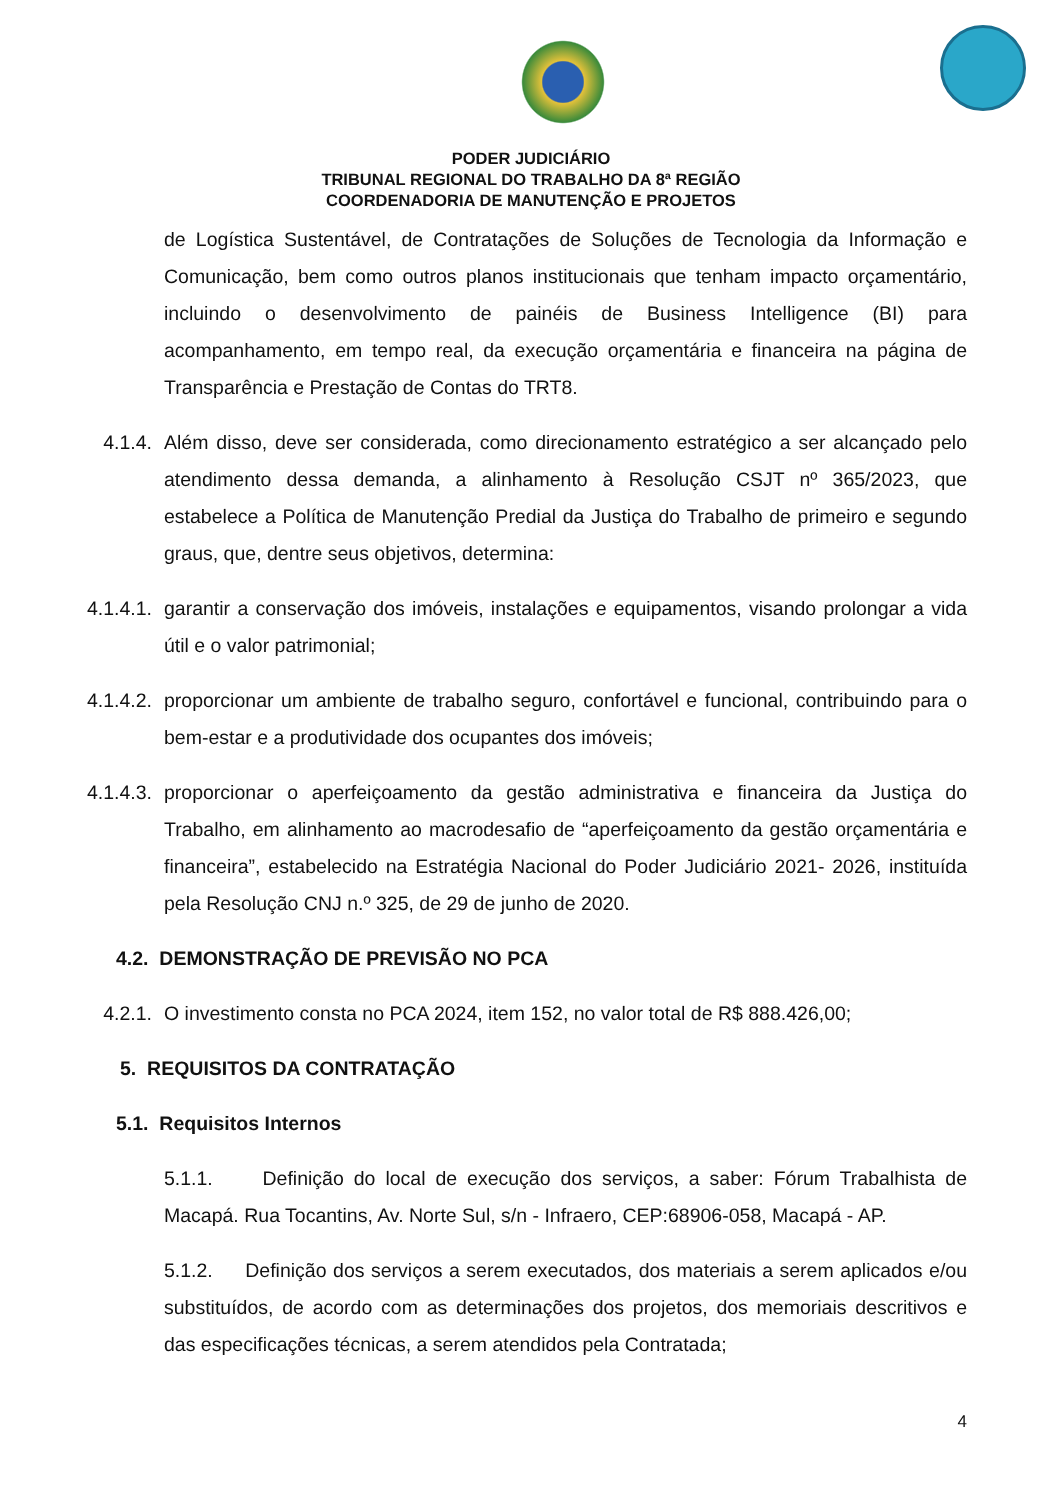PODER JUDICIÁRIO
TRIBUNAL REGIONAL DO TRABALHO DA 8ª REGIÃO
COORDENADORIA DE MANUTENÇÃO E PROJETOS
de Logística Sustentável, de Contratações de Soluções de Tecnologia da Informação e Comunicação, bem como outros planos institucionais que tenham impacto orçamentário, incluindo o desenvolvimento de painéis de Business Intelligence (BI) para acompanhamento, em tempo real, da execução orçamentária e financeira na página de Transparência e Prestação de Contas do TRT8.
4.1.4. Além disso, deve ser considerada, como direcionamento estratégico a ser alcançado pelo atendimento dessa demanda, a alinhamento à Resolução CSJT nº 365/2023, que estabelece a Política de Manutenção Predial da Justiça do Trabalho de primeiro e segundo graus, que, dentre seus objetivos, determina:
4.1.4.1. garantir a conservação dos imóveis, instalações e equipamentos, visando prolongar a vida útil e o valor patrimonial;
4.1.4.2. proporcionar um ambiente de trabalho seguro, confortável e funcional, contribuindo para o bem-estar e a produtividade dos ocupantes dos imóveis;
4.1.4.3. proporcionar o aperfeiçoamento da gestão administrativa e financeira da Justiça do Trabalho, em alinhamento ao macrodesafio de “aperfeiçoamento da gestão orçamentária e financeira”, estabelecido na Estratégia Nacional do Poder Judiciário 2021- 2026, instituída pela Resolução CNJ n.º 325, de 29 de junho de 2020.
4.2. DEMONSTRAÇÃO DE PREVISÃO NO PCA
4.2.1. O investimento consta no PCA 2024, item 152, no valor total de R$ 888.426,00;
5. REQUISITOS DA CONTRATAÇÃO
5.1. Requisitos Internos
5.1.1. Definição do local de execução dos serviços, a saber: Fórum Trabalhista de Macapá. Rua Tocantins, Av. Norte Sul, s/n - Infraero, CEP:68906-058, Macapá - AP.
5.1.2. Definição dos serviços a serem executados, dos materiais a serem aplicados e/ou substituídos, de acordo com as determinações dos projetos, dos memoriais descritivos e das especificações técnicas, a serem atendidos pela Contratada;
4